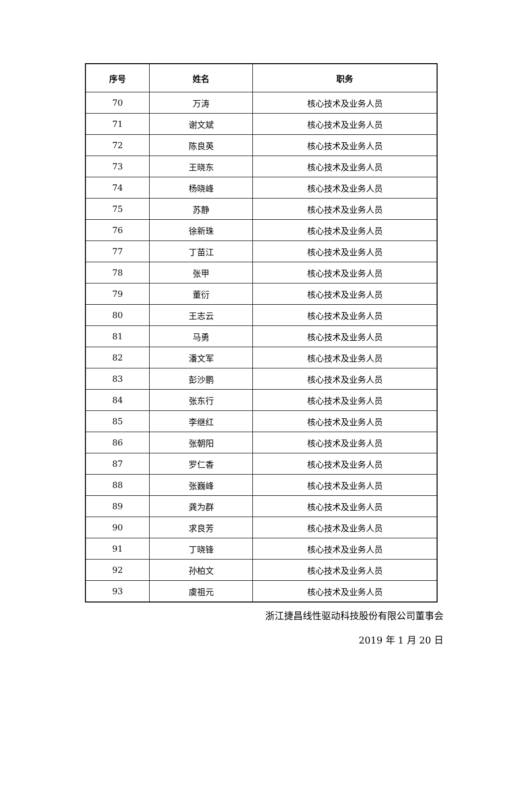| 序号 | 姓名 | 职务 |
| --- | --- | --- |
| 70 | 万涛 | 核心技术及业务人员 |
| 71 | 谢文斌 | 核心技术及业务人员 |
| 72 | 陈良英 | 核心技术及业务人员 |
| 73 | 王晓东 | 核心技术及业务人员 |
| 74 | 杨晓峰 | 核心技术及业务人员 |
| 75 | 苏静 | 核心技术及业务人员 |
| 76 | 徐新珠 | 核心技术及业务人员 |
| 77 | 丁苗江 | 核心技术及业务人员 |
| 78 | 张甲 | 核心技术及业务人员 |
| 79 | 董衍 | 核心技术及业务人员 |
| 80 | 王志云 | 核心技术及业务人员 |
| 81 | 马勇 | 核心技术及业务人员 |
| 82 | 潘文军 | 核心技术及业务人员 |
| 83 | 彭沙鹏 | 核心技术及业务人员 |
| 84 | 张东行 | 核心技术及业务人员 |
| 85 | 李继红 | 核心技术及业务人员 |
| 86 | 张朝阳 | 核心技术及业务人员 |
| 87 | 罗仁香 | 核心技术及业务人员 |
| 88 | 张巍峰 | 核心技术及业务人员 |
| 89 | 龚为群 | 核心技术及业务人员 |
| 90 | 求良芳 | 核心技术及业务人员 |
| 91 | 丁晓锋 | 核心技术及业务人员 |
| 92 | 孙柏文 | 核心技术及业务人员 |
| 93 | 虞祖元 | 核心技术及业务人员 |
浙江捷昌线性驱动科技股份有限公司董事会
2019 年 1 月 20 日